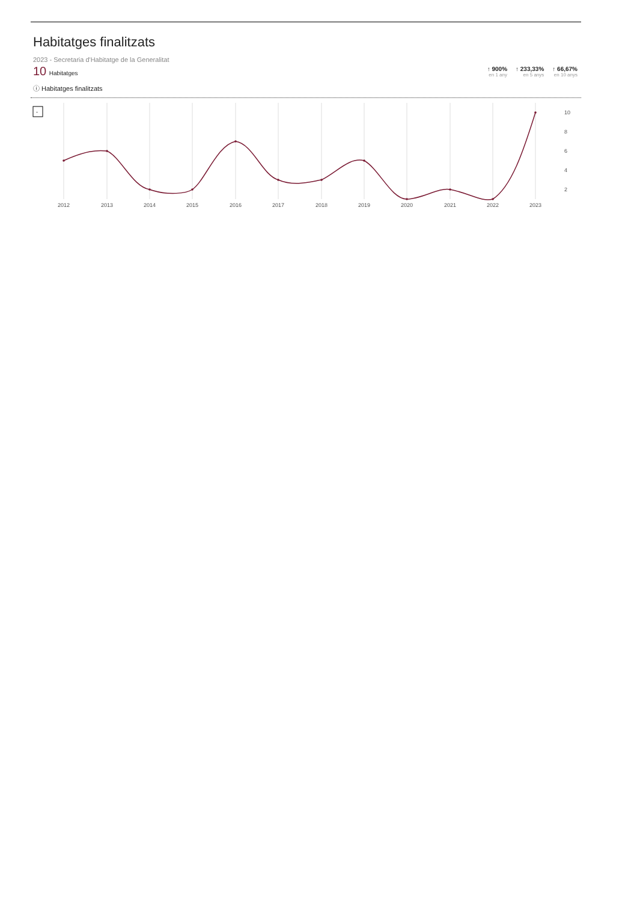Habitatges finalitzats
2023 - Secretaria d'Habitatge de la Generalitat
10 Habitatges
ⓘ Habitatges finalitzats
↑ 900%
en 1 any
↑ 233,33%
en 5 anys
↑ 66,67%
en 10 anys
-
10
8
6
4
2
2012
2013
2014
2015
2016
2017
2018
2019
2020
2021
2022
2023